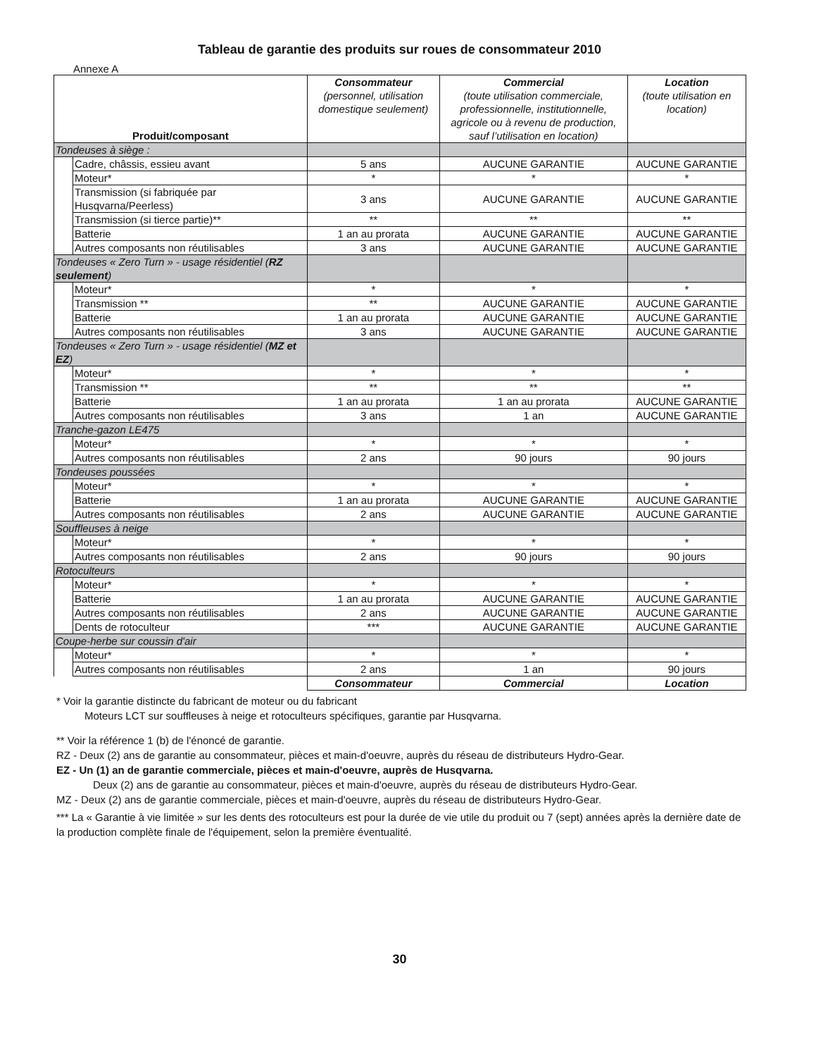Tableau de garantie des produits sur roues de consommateur 2010
Annexe A
| Produit/composant | | Consommateur (personnel, utilisation domestique seulement) | Commercial (toute utilisation commerciale, professionnelle, institutionnelle, agricole ou à revenu de production, sauf l’utilisation en location) | Location (toute utilisation en location) |
| --- | --- | --- | --- | --- |
| Tondeuses à siège : | | | | |
| | Cadre, châssis, essieu avant | 5 ans | AUCUNE GARANTIE | AUCUNE GARANTIE |
| | Moteur* | * | * | * |
| | Transmission (si fabriquée par Husqvarna/Peerless) | 3 ans | AUCUNE GARANTIE | AUCUNE GARANTIE |
| | Transmission (si tierce partie)** | ** | ** | ** |
| | Batterie | 1 an au prorata | AUCUNE GARANTIE | AUCUNE GARANTIE |
| | Autres composants non réutilisables | 3 ans | AUCUNE GARANTIE | AUCUNE GARANTIE |
| Tondeuses « Zero Turn » - usage résidentiel ( RZ seulement ) | | | | |
| | Moteur* | * | * | * |
| | Transmission ** | ** | AUCUNE GARANTIE | AUCUNE GARANTIE |
| | Batterie | 1 an au prorata | AUCUNE GARANTIE | AUCUNE GARANTIE |
| | Autres composants non réutilisables | 3 ans | AUCUNE GARANTIE | AUCUNE GARANTIE |
| Tondeuses « Zero Turn » - usage résidentiel ( MZ et EZ ) | | | | |
| | Moteur* | * | * | * |
| | Transmission ** | ** | ** | ** |
| | Batterie | 1 an au prorata | 1 an au prorata | AUCUNE GARANTIE |
| | Autres composants non réutilisables | 3 ans | 1 an | AUCUNE GARANTIE |
| Tranche-gazon LE475 | | | | |
| | Moteur* | * | * | * |
| | Autres composants non réutilisables | 2 ans | 90 jours | 90 jours |
| Tondeuses poussées | | | | |
| | Moteur* | * | * | * |
| | Batterie | 1 an au prorata | AUCUNE GARANTIE | AUCUNE GARANTIE |
| | Autres composants non réutilisables | 2 ans | AUCUNE GARANTIE | AUCUNE GARANTIE |
| Souffleuses à neige | | | | |
| | Moteur* | * | * | * |
| | Autres composants non réutilisables | 2 ans | 90 jours | 90 jours |
| Rotoculteurs | | | | |
| | Moteur* | * | * | * |
| | Batterie | 1 an au prorata | AUCUNE GARANTIE | AUCUNE GARANTIE |
| | Autres composants non réutilisables | 2 ans | AUCUNE GARANTIE | AUCUNE GARANTIE |
| | Dents de rotoculteur | *** | AUCUNE GARANTIE | AUCUNE GARANTIE |
| Coupe-herbe sur coussin d'air | | | | |
| | Moteur* | * | * | * |
| | Autres composants non réutilisables | 2 ans | 1 an | 90 jours |
| | | Consommateur | Commercial | Location |
* Voir la garantie distincte du fabricant de moteur ou du fabricant
Moteurs LCT sur souffleuses à neige et rotoculteurs spécifiques, garantie par Husqvarna.
** Voir la référence 1 (b) de l'énoncé de garantie.
RZ - Deux (2) ans de garantie au consommateur, pièces et main-d'oeuvre, auprès du réseau de distributeurs Hydro-Gear.
EZ - Un (1) an de garantie commerciale, pièces et main-d'oeuvre, auprès de Husqvarna.
Deux (2) ans de garantie au consommateur, pièces et main-d'oeuvre, auprès du réseau de distributeurs Hydro-Gear.
MZ - Deux (2) ans de garantie commerciale, pièces et main-d'oeuvre, auprès du réseau de distributeurs Hydro-Gear.
*** La « Garantie à vie limitée » sur les dents des rotoculteurs est pour la durée de vie utile du produit ou 7 (sept) années après la dernière date de la production complète finale de l'équipement, selon la première éventualité.
30